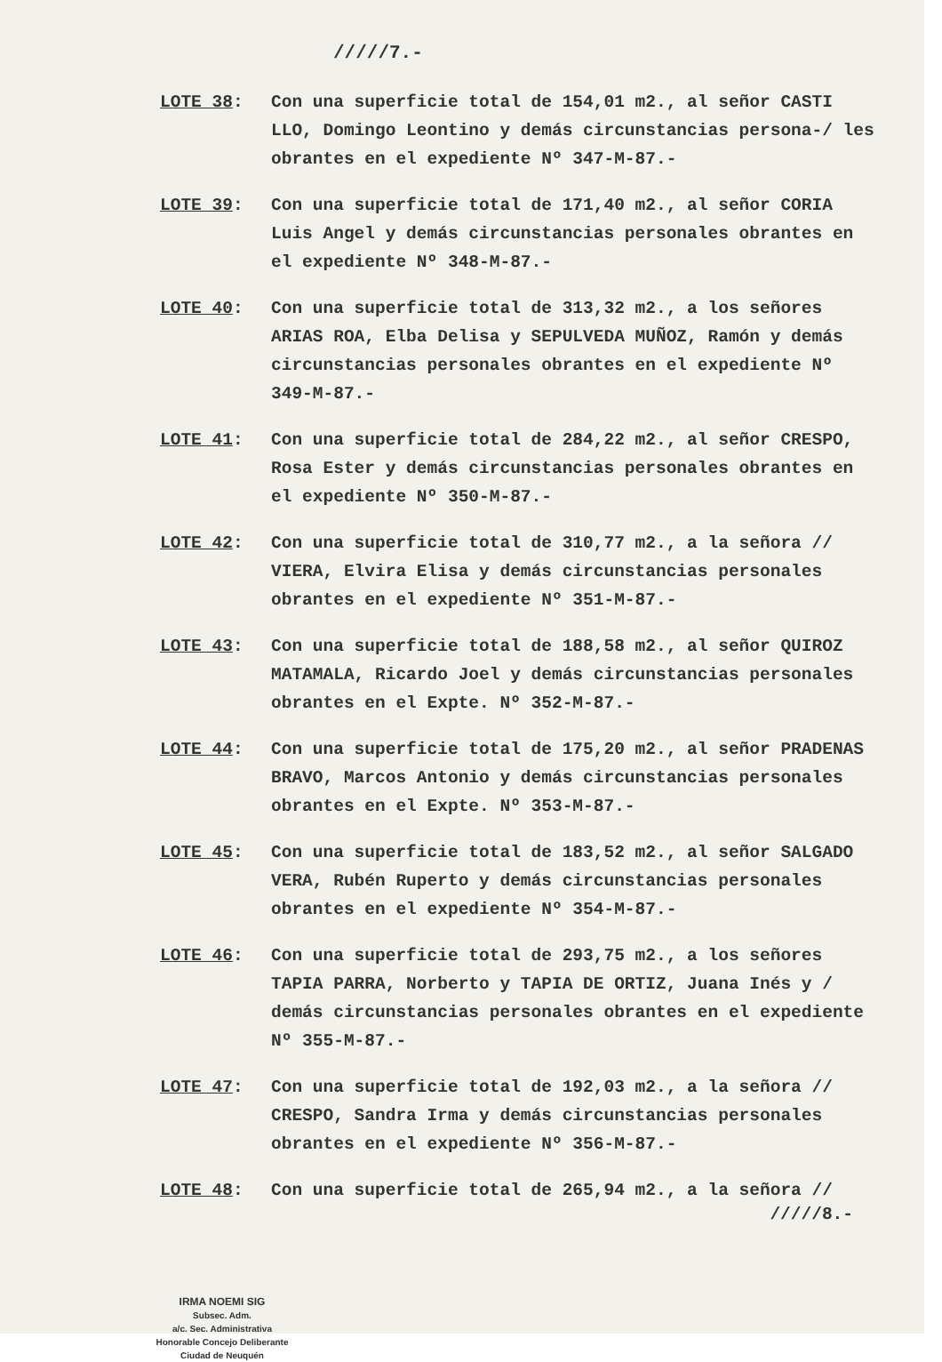/////7.-
LOTE 38: Con una superficie total de 154,01 m2., al señor CASTI LLO, Domingo Leontino y demás circunstancias persona-/ les obrantes en el expediente Nº 347-M-87.-
LOTE 39: Con una superficie total de 171,40 m2., al señor CORIA Luis Angel y demás circunstancias personales obrantes en el expediente Nº 348-M-87.-
LOTE 40: Con una superficie total de 313,32 m2., a los señores ARIAS ROA, Elba Delisa y SEPULVEDA MUÑOZ, Ramón y demás circunstancias personales obrantes en el expediente Nº 349-M-87.-
LOTE 41: Con una superficie total de 284,22 m2., al señor CRESPO, Rosa Ester y demás circunstancias personales obrantes en el expediente Nº 350-M-87.-
LOTE 42: Con una superficie total de 310,77 m2., a la señora // VIERA, Elvira Elisa y demás circunstancias personales obrantes en el expediente Nº 351-M-87.-
LOTE 43: Con una superficie total de 188,58 m2., al señor QUIROZ MATAMALA, Ricardo Joel y demás circunstancias personales obrantes en el Expte. Nº 352-M-87.-
LOTE 44: Con una superficie total de 175,20 m2., al señor PRADENAS BRAVO, Marcos Antonio y demás circunstancias personales obrantes en el Expte. Nº 353-M-87.-
LOTE 45: Con una superficie total de 183,52 m2., al señor SALGADO VERA, Rubén Ruperto y demás circunstancias personales obrantes en el expediente Nº 354-M-87.-
LOTE 46: Con una superficie total de 293,75 m2., a los señores TAPIA PARRA, Norberto y TAPIA DE ORTIZ, Juana Inés y / demás circunstancias personales obrantes en el expediente Nº 355-M-87.-
LOTE 47: Con una superficie total de 192,03 m2., a la señora // CRESPO, Sandra Irma y demás circunstancias personales obrantes en el expediente Nº 356-M-87.-
LOTE 48: Con una superficie total de 265,94 m2., a la señora //
/////8.-
IRMA NOEMI SIG
Subsec. Adm.
a/c. Sec. Administrativa
Honorable Concejo Deliberante
Ciudad de Neuquén